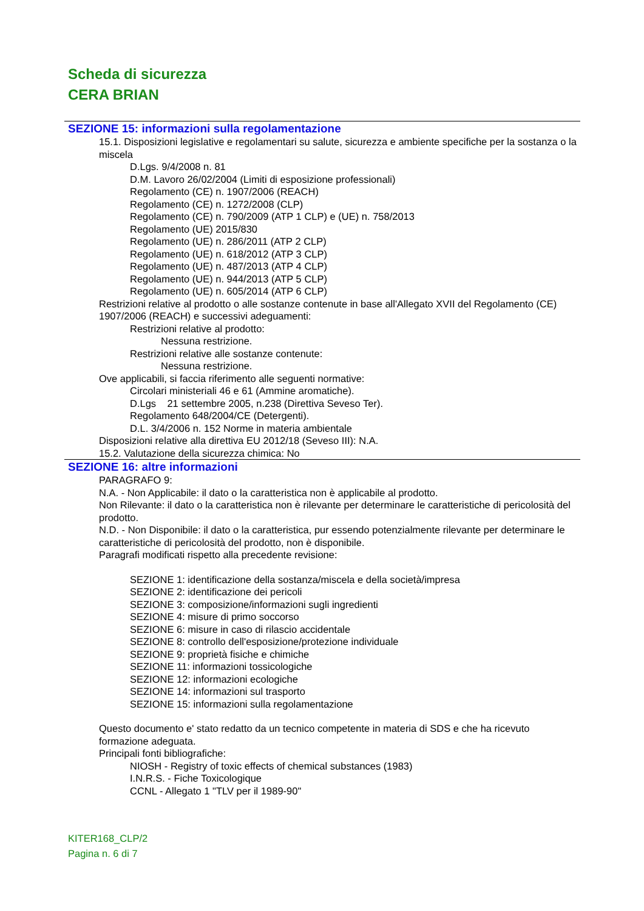Scheda di sicurezza
CERA BRIAN
SEZIONE 15: informazioni sulla regolamentazione
15.1. Disposizioni legislative e regolamentari su salute, sicurezza e ambiente specifiche per la sostanza o la miscela
D.Lgs. 9/4/2008 n. 81
D.M. Lavoro 26/02/2004 (Limiti di esposizione professionali)
Regolamento (CE) n. 1907/2006 (REACH)
Regolamento (CE) n. 1272/2008 (CLP)
Regolamento (CE) n. 790/2009 (ATP 1 CLP) e (UE) n. 758/2013
Regolamento (UE) 2015/830
Regolamento (UE) n. 286/2011 (ATP 2 CLP)
Regolamento (UE) n. 618/2012 (ATP 3 CLP)
Regolamento (UE) n. 487/2013 (ATP 4 CLP)
Regolamento (UE) n. 944/2013 (ATP 5 CLP)
Regolamento (UE) n. 605/2014 (ATP 6 CLP)
Restrizioni relative al prodotto o alle sostanze contenute in base all'Allegato XVII del Regolamento (CE) 1907/2006 (REACH) e successivi adeguamenti:
Restrizioni relative al prodotto:
Nessuna restrizione.
Restrizioni relative alle sostanze contenute:
Nessuna restrizione.
Ove applicabili, si faccia riferimento alle seguenti normative:
Circolari ministeriali 46 e 61 (Ammine aromatiche).
D.Lgs 21 settembre 2005, n.238 (Direttiva Seveso Ter).
Regolamento 648/2004/CE (Detergenti).
D.L. 3/4/2006 n. 152 Norme in materia ambientale
Disposizioni relative alla direttiva EU 2012/18 (Seveso III): N.A.
15.2. Valutazione della sicurezza chimica: No
SEZIONE 16: altre informazioni
PARAGRAFO 9:
N.A. - Non Applicabile: il dato o la caratteristica non è applicabile al prodotto.
Non Rilevante: il dato o la caratteristica non è rilevante per determinare le caratteristiche di pericolosità del prodotto.
N.D. - Non Disponibile: il dato o la caratteristica, pur essendo potenzialmente rilevante per determinare le caratteristiche di pericolosità del prodotto, non è disponibile.
Paragrafi modificati rispetto alla precedente revisione:
SEZIONE 1: identificazione della sostanza/miscela e della società/impresa
SEZIONE 2: identificazione dei pericoli
SEZIONE 3: composizione/informazioni sugli ingredienti
SEZIONE 4: misure di primo soccorso
SEZIONE 6: misure in caso di rilascio accidentale
SEZIONE 8: controllo dell'esposizione/protezione individuale
SEZIONE 9: proprietà fisiche e chimiche
SEZIONE 11: informazioni tossicologiche
SEZIONE 12: informazioni ecologiche
SEZIONE 14: informazioni sul trasporto
SEZIONE 15: informazioni sulla regolamentazione
Questo documento e' stato redatto da un tecnico competente in materia di SDS e che ha ricevuto formazione adeguata.
Principali fonti bibliografiche:
NIOSH - Registry of toxic effects of chemical substances (1983)
I.N.R.S. - Fiche Toxicologique
CCNL - Allegato 1 "TLV per il 1989-90"
KITER168_CLP/2
Pagina n. 6 di 7